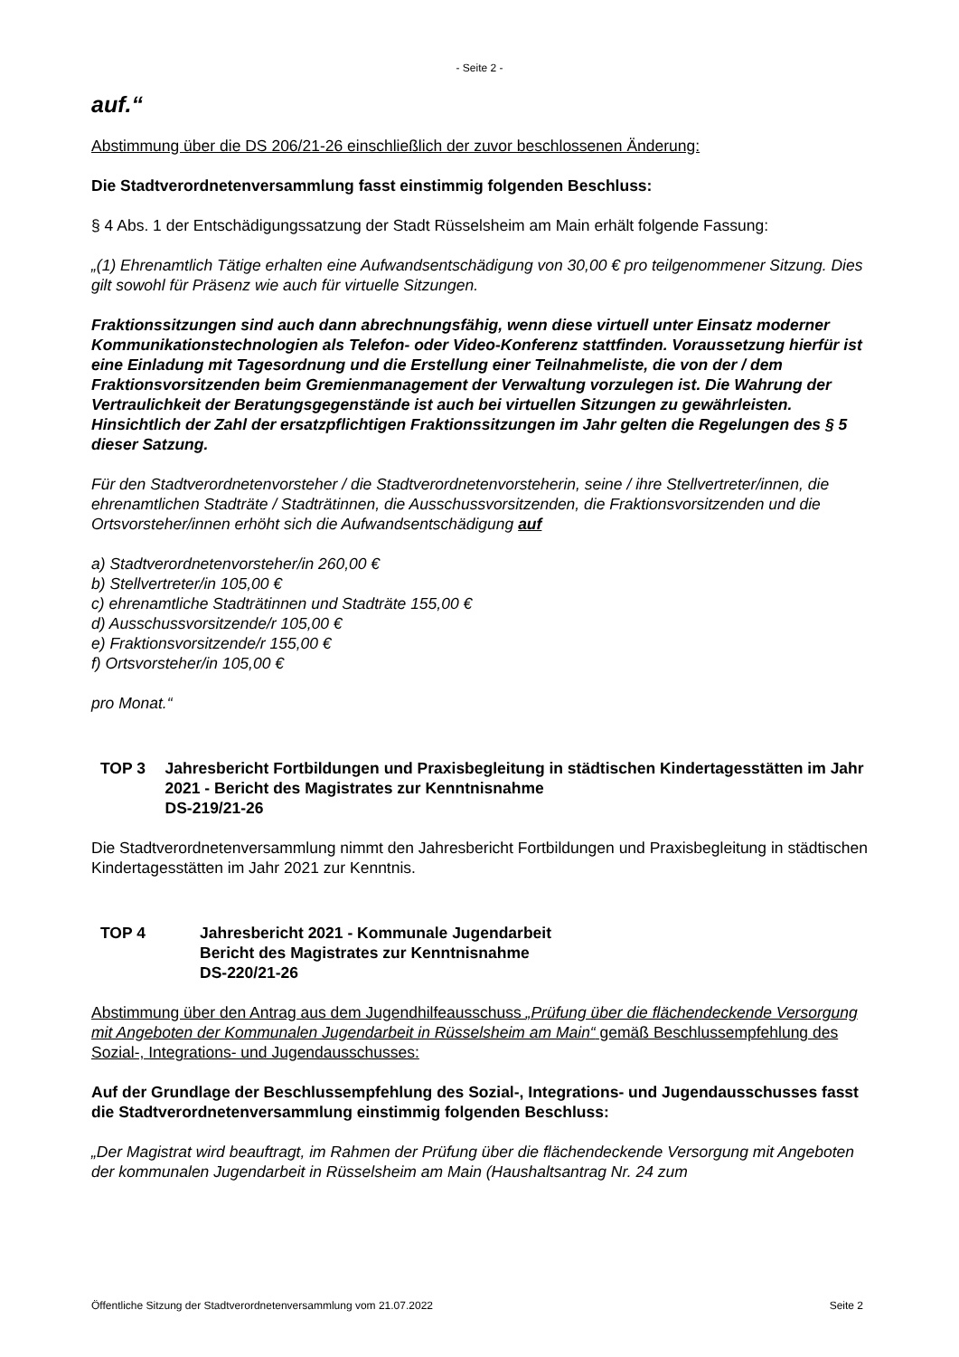- Seite 2 -
auf.“
Abstimmung über die DS 206/21-26 einschließlich der zuvor beschlossenen Änderung:
Die Stadtverordnetenversammlung fasst einstimmig folgenden Beschluss:
§ 4 Abs. 1 der Entschädigungssatzung der Stadt Rüsselsheim am Main erhält folgende Fassung:
„(1) Ehrenamtlich Tätige erhalten eine Aufwandsentschädigung von 30,00 € pro teilgenommener Sitzung. Dies gilt sowohl für Präsenz wie auch für virtuelle Sitzungen.
Fraktionssitzungen sind auch dann abrechnungsfähig, wenn diese virtuell unter Einsatz moderner Kommunikationstechnologien als Telefon- oder Video-Konferenz stattfinden. Voraussetzung hierfür ist eine Einladung mit Tagesordnung und die Erstellung einer Teilnahmeliste, die von der / dem Fraktionsvorsitzenden beim Gremienmanagement der Verwaltung vorzulegen ist. Die Wahrung der Vertraulichkeit der Beratungsgegenstände ist auch bei virtuellen Sitzungen zu gewährleisten.
Hinsichtlich der Zahl der ersatzpflichtigen Fraktionssitzungen im Jahr gelten die Regelungen des § 5 dieser Satzung.
Für den Stadtverordnetenvorsteher / die Stadtverordnetenvorsteherin, seine / ihre Stellvertreter/innen, die ehrenamtlichen Stadträte / Stadträtinnen, die Ausschussvorsitzenden, die Fraktionsvorsitzenden und die Ortsvorsteher/innen erhöht sich die Aufwandsentschädigung auf
a) Stadtverordnetenvorsteher/in 260,00 €
b) Stellvertreter/in 105,00 €
c) ehrenamtliche Stadträtinnen und Stadträte 155,00 €
d) Ausschussvorsitzende/r 105,00 €
e) Fraktionsvorsitzende/r 155,00 €
f) Ortsvorsteher/in 105,00 €
pro Monat.“
TOP 3 Jahresbericht Fortbildungen und Praxisbegleitung in städtischen Kindertagesstätten im Jahr 2021 - Bericht des Magistrates zur Kenntnisnahme
DS-219/21-26
Die Stadtverordnetenversammlung nimmt den Jahresbericht Fortbildungen und Praxisbegleitung in städtischen Kindertagesstätten im Jahr 2021 zur Kenntnis.
TOP 4 Jahresbericht 2021 - Kommunale Jugendarbeit
Bericht des Magistrates zur Kenntnisnahme
DS-220/21-26
Abstimmung über den Antrag aus dem Jugendhilfeausschuss „Prüfung über die flächendeckende Versorgung mit Angeboten der Kommunalen Jugendarbeit in Rüsselsheim am Main“ gemäß Beschlussempfehlung des Sozial-, Integrations- und Jugendausschusses:
Auf der Grundlage der Beschlussempfehlung des Sozial-, Integrations- und Jugendausschusses fasst die Stadtverordnetenversammlung einstimmig folgenden Beschluss:
„Der Magistrat wird beauftragt, im Rahmen der Prüfung über die flächendeckende Versorgung mit Angeboten der kommunalen Jugendarbeit in Rüsselsheim am Main (Haushaltsantrag Nr. 24 zum
Öffentliche Sitzung der Stadtverordnetenversammlung vom 21.07.2022 Seite 2